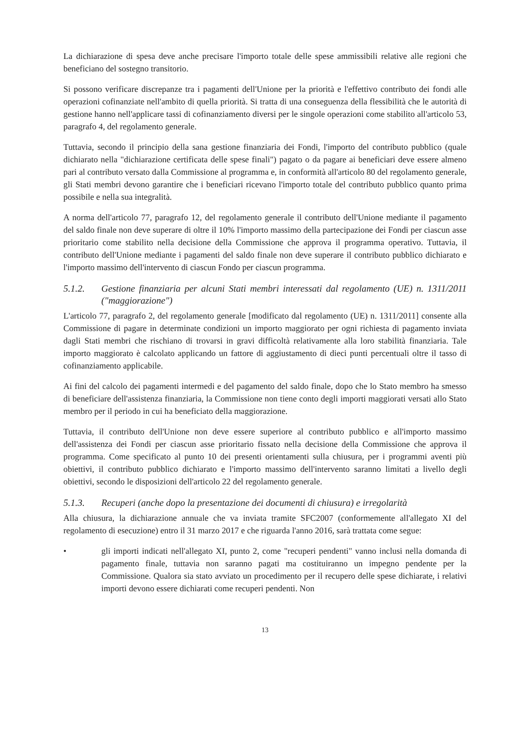La dichiarazione di spesa deve anche precisare l'importo totale delle spese ammissibili relative alle regioni che beneficiano del sostegno transitorio.
Si possono verificare discrepanze tra i pagamenti dell'Unione per la priorità e l'effettivo contributo dei fondi alle operazioni cofinanziate nell'ambito di quella priorità. Si tratta di una conseguenza della flessibilità che le autorità di gestione hanno nell'applicare tassi di cofinanziamento diversi per le singole operazioni come stabilito all'articolo 53, paragrafo 4, del regolamento generale.
Tuttavia, secondo il principio della sana gestione finanziaria dei Fondi, l'importo del contributo pubblico (quale dichiarato nella "dichiarazione certificata delle spese finali") pagato o da pagare ai beneficiari deve essere almeno pari al contributo versato dalla Commissione al programma e, in conformità all'articolo 80 del regolamento generale, gli Stati membri devono garantire che i beneficiari ricevano l'importo totale del contributo pubblico quanto prima possibile e nella sua integralità.
A norma dell'articolo 77, paragrafo 12, del regolamento generale il contributo dell'Unione mediante il pagamento del saldo finale non deve superare di oltre il 10% l'importo massimo della partecipazione dei Fondi per ciascun asse prioritario come stabilito nella decisione della Commissione che approva il programma operativo. Tuttavia, il contributo dell'Unione mediante i pagamenti del saldo finale non deve superare il contributo pubblico dichiarato e l'importo massimo dell'intervento di ciascun Fondo per ciascun programma.
5.1.2. Gestione finanziaria per alcuni Stati membri interessati dal regolamento (UE) n. 1311/2011 ("maggiorazione")
L'articolo 77, paragrafo 2, del regolamento generale [modificato dal regolamento (UE) n. 1311/2011] consente alla Commissione di pagare in determinate condizioni un importo maggiorato per ogni richiesta di pagamento inviata dagli Stati membri che rischiano di trovarsi in gravi difficoltà relativamente alla loro stabilità finanziaria. Tale importo maggiorato è calcolato applicando un fattore di aggiustamento di dieci punti percentuali oltre il tasso di cofinanziamento applicabile.
Ai fini del calcolo dei pagamenti intermedi e del pagamento del saldo finale, dopo che lo Stato membro ha smesso di beneficiare dell'assistenza finanziaria, la Commissione non tiene conto degli importi maggiorati versati allo Stato membro per il periodo in cui ha beneficiato della maggiorazione.
Tuttavia, il contributo dell'Unione non deve essere superiore al contributo pubblico e all'importo massimo dell'assistenza dei Fondi per ciascun asse prioritario fissato nella decisione della Commissione che approva il programma. Come specificato al punto 10 dei presenti orientamenti sulla chiusura, per i programmi aventi più obiettivi, il contributo pubblico dichiarato e l'importo massimo dell'intervento saranno limitati a livello degli obiettivi, secondo le disposizioni dell'articolo 22 del regolamento generale.
5.1.3. Recuperi (anche dopo la presentazione dei documenti di chiusura) e irregolarità
Alla chiusura, la dichiarazione annuale che va inviata tramite SFC2007 (conformemente all'allegato XI del regolamento di esecuzione) entro il 31 marzo 2017 e che riguarda l'anno 2016, sarà trattata come segue:
• gli importi indicati nell'allegato XI, punto 2, come "recuperi pendenti" vanno inclusi nella domanda di pagamento finale, tuttavia non saranno pagati ma costituiranno un impegno pendente per la Commissione. Qualora sia stato avviato un procedimento per il recupero delle spese dichiarate, i relativi importi devono essere dichiarati come recuperi pendenti. Non
13